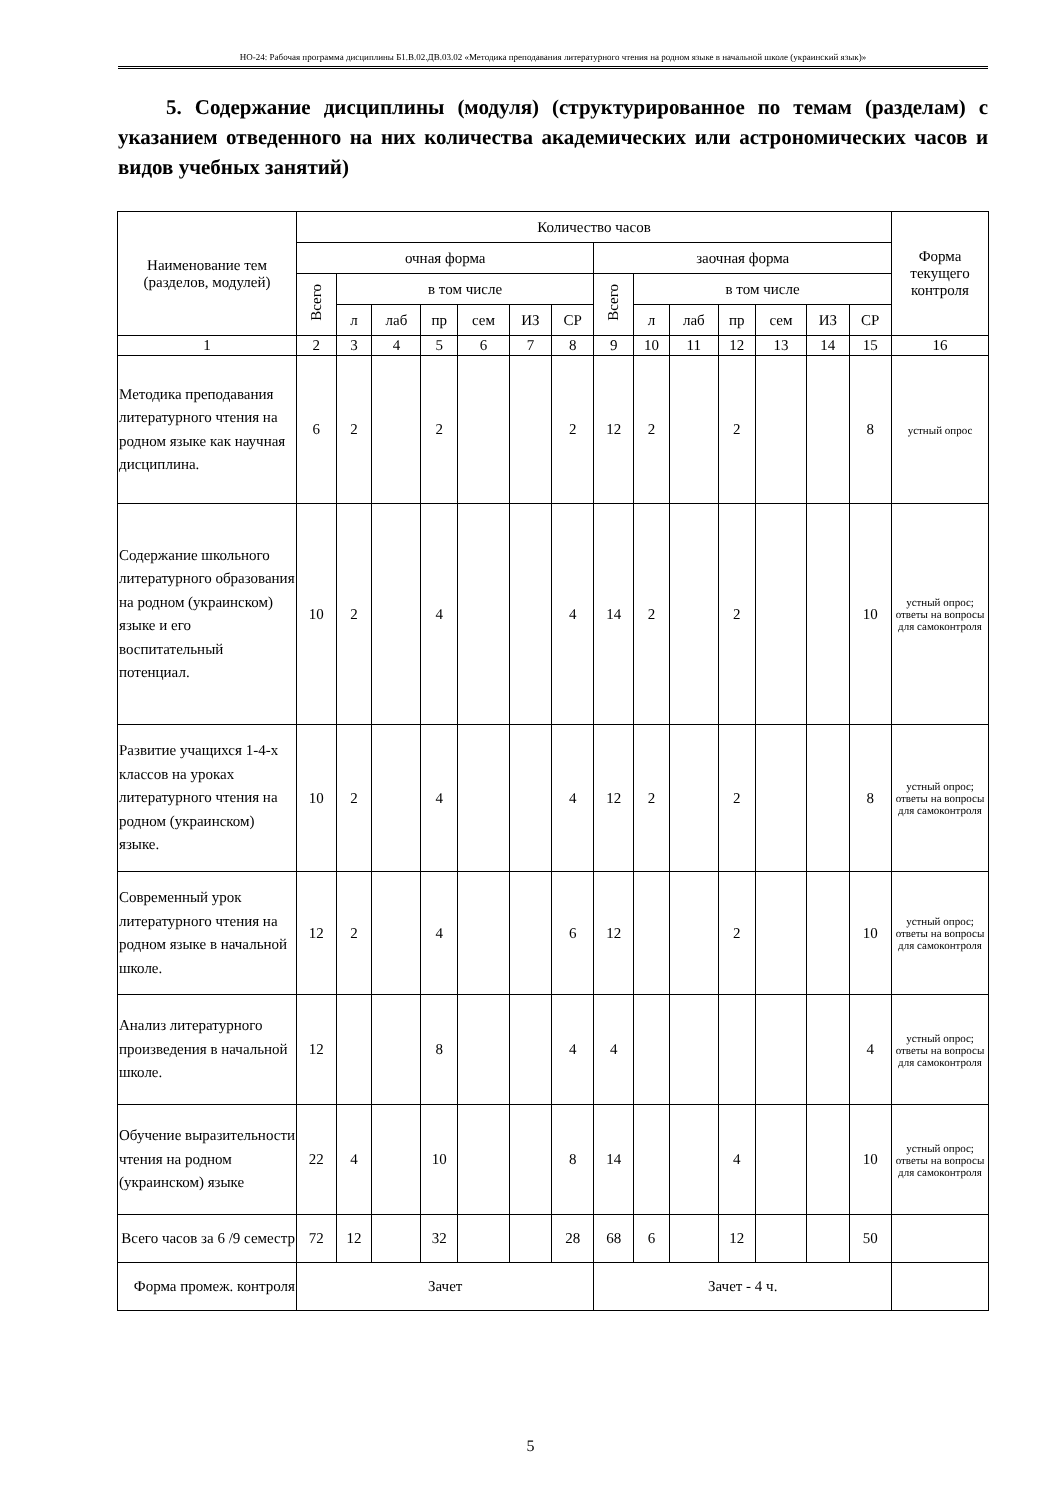НО-24: Рабочая программа дисциплины Б1.В.02.ДВ.03.02 «Методика преподавания литературного чтения на родном языке в начальной школе (украинский язык)»
5. Содержание дисциплины (модуля) (структурированное по темам (разделам) с указанием отведенного на них количества академических или астрономических часов и видов учебных занятий)
| Наименование тем (разделов, модулей) | Количество часов | | | | | | | | | | | | | | Форма текущего контроля |
| --- | --- | --- | --- | --- | --- | --- | --- | --- | --- | --- | --- | --- | --- | --- | --- |
| | очная форма | | | | | | | заочная форма | | | | | | | |
| | Всего | в том числе | | | | | | Всего | в том числе | | | | | | |
| | | л | лаб | пр | сем | ИЗ | СР | | л | лаб | пр | сем | ИЗ | СР | |
| 1 | 2 | 3 | 4 | 5 | 6 | 7 | 8 | 9 | 10 | 11 | 12 | 13 | 14 | 15 | 16 |
| Методика преподавания литературного чтения на родном языке как научная дисциплина. | 6 | 2 | | 2 | | | 2 | 12 | 2 | | 2 | | | 8 | устный опрос |
| Содержание школьного литературного образования на родном (украинском) языке и его воспитательный потенциал. | 10 | 2 | | 4 | | | 4 | 14 | 2 | | 2 | | | 10 | устный опрос; ответы на вопросы для самоконтроля |
| Развитие учащихся 1-4-х классов на уроках литературного чтения на родном (украинском) языке. | 10 | 2 | | 4 | | | 4 | 12 | 2 | | 2 | | | 8 | устный опрос; ответы на вопросы для самоконтроля |
| Современный урок литературного чтения на родном языке в начальной школе. | 12 | 2 | | 4 | | | 6 | 12 | | | 2 | | | 10 | устный опрос; ответы на вопросы для самоконтроля |
| Анализ литературного произведения в начальной школе. | 12 | | | 8 | | | 4 | 4 | | | | | | 4 | устный опрос; ответы на вопросы для самоконтроля |
| Обучение выразительности чтения на родном (украинском) языке | 22 | 4 | | 10 | | | 8 | 14 | | | 4 | | | 10 | устный опрос; ответы на вопросы для самоконтроля |
| Всего часов за 6 /9 семестр | 72 | 12 | | 32 | | | 28 | 68 | 6 | | 12 | | | 50 | |
| Форма промеж. контроля | Зачет | | | | | | | Зачет - 4 ч. | | | | | | | |
5